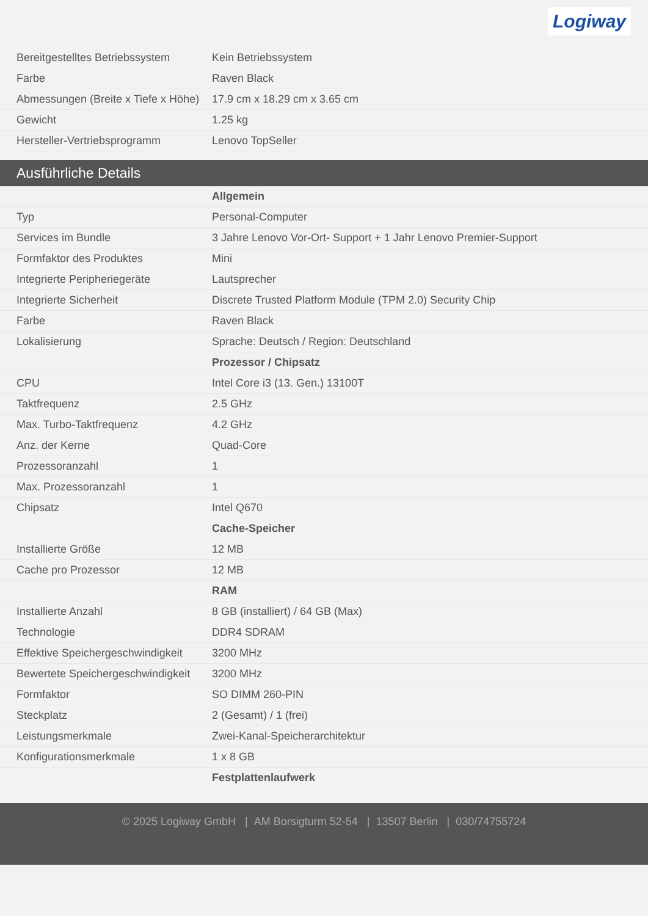Logiway
| Bereitgestelltes Betriebssystem | Kein Betriebssystem |
| Farbe | Raven Black |
| Abmessungen (Breite x Tiefe x Höhe) | 17.9 cm x 18.29 cm x 3.65 cm |
| Gewicht | 1.25 kg |
| Hersteller-Vertriebsprogramm | Lenovo TopSeller |
Ausführliche Details
| | Allgemein |
| Typ | Personal-Computer |
| Services im Bundle | 3 Jahre Lenovo Vor-Ort- Support + 1 Jahr Lenovo Premier-Support |
| Formfaktor des Produktes | Mini |
| Integrierte Peripheriegeräte | Lautsprecher |
| Integrierte Sicherheit | Discrete Trusted Platform Module (TPM 2.0) Security Chip |
| Farbe | Raven Black |
| Lokalisierung | Sprache: Deutsch / Region: Deutschland |
| | Prozessor / Chipsatz |
| CPU | Intel Core i3 (13. Gen.) 13100T |
| Taktfrequenz | 2.5 GHz |
| Max. Turbo-Taktfrequenz | 4.2 GHz |
| Anz. der Kerne | Quad-Core |
| Prozessoranzahl | 1 |
| Max. Prozessoranzahl | 1 |
| Chipsatz | Intel Q670 |
| | Cache-Speicher |
| Installierte Größe | 12 MB |
| Cache pro Prozessor | 12 MB |
| | RAM |
| Installierte Anzahl | 8 GB (installiert) / 64 GB (Max) |
| Technologie | DDR4 SDRAM |
| Effektive Speichergeschwindigkeit | 3200 MHz |
| Bewertete Speichergeschwindigkeit | 3200 MHz |
| Formfaktor | SO DIMM 260-PIN |
| Steckplatz | 2 (Gesamt) / 1 (frei) |
| Leistungsmerkmale | Zwei-Kanal-Speicherarchitektur |
| Konfigurationsmerkmale | 1 x 8 GB |
| | Festplattenlaufwerk |
© 2025 Logiway GmbH | AM Borsigturm 52-54 | 13507 Berlin | 030/74755724